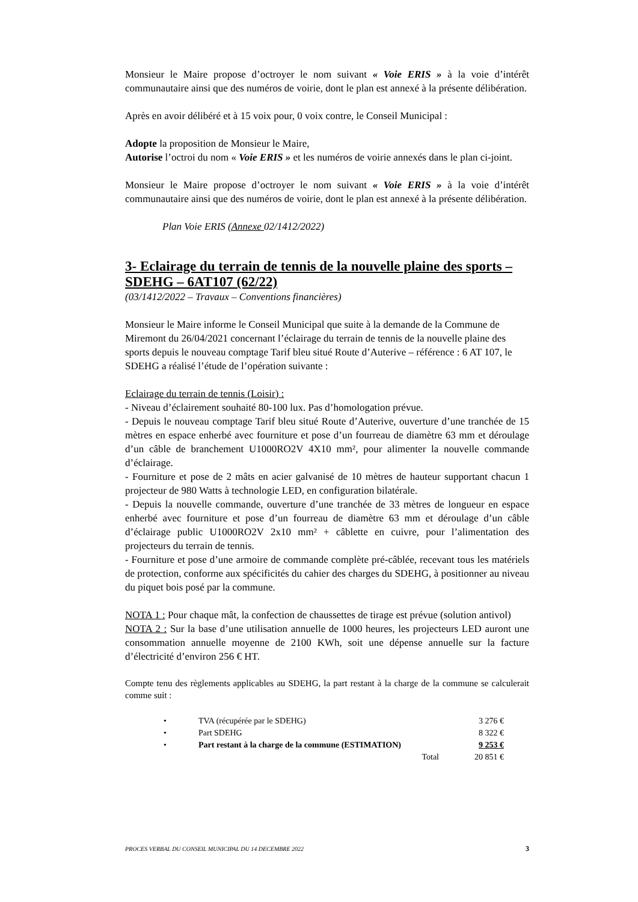Monsieur le Maire propose d’octroyer le nom suivant « Voie ERIS » à la voie d’intérêt communautaire ainsi que des numéros de voirie, dont le plan est annexé à la présente délibération.
Après en avoir délibéré et à 15 voix pour, 0 voix contre, le Conseil Municipal :
Adopte la proposition de Monsieur le Maire,
Autorise l’octroi du nom « Voie ERIS » et les numéros de voirie annexés dans le plan ci-joint.
Monsieur le Maire propose d’octroyer le nom suivant « Voie ERIS » à la voie d’intérêt communautaire ainsi que des numéros de voirie, dont le plan est annexé à la présente délibération.
Plan Voie ERIS (Annexe 02/1412/2022)
3- Eclairage du terrain de tennis de la nouvelle plaine des sports – SDEHG – 6AT107 (62/22)
(03/1412/2022 – Travaux – Conventions financières)
Monsieur le Maire informe le Conseil Municipal que suite à la demande de la Commune de Miremont du 26/04/2021 concernant l’éclairage du terrain de tennis de la nouvelle plaine des sports depuis le nouveau comptage Tarif bleu situé Route d’Auterive – référence : 6 AT 107, le SDEHG a réalisé l’étude de l’opération suivante :
Eclairage du terrain de tennis (Loisir) :
- Niveau d’éclairement souhaité 80-100 lux. Pas d’homologation prévue.
- Depuis le nouveau comptage Tarif bleu situé Route d’Auterive, ouverture d’une tranchée de 15 mètres en espace enherbé avec fourniture et pose d’un fourreau de diamètre 63 mm et déroulage d’un câble de branchement U1000RO2V 4X10 mm², pour alimenter la nouvelle commande d’éclairage.
- Fourniture et pose de 2 mâts en acier galvanisé de 10 mètres de hauteur supportant chacun 1 projecteur de 980 Watts à technologie LED, en configuration bilatérale.
- Depuis la nouvelle commande, ouverture d’une tranchée de 33 mètres de longueur en espace enherbé avec fourniture et pose d’un fourreau de diamètre 63 mm et déroulage d’un câble d’éclairage public U1000RO2V 2x10 mm² + câblette en cuivre, pour l’alimentation des projecteurs du terrain de tennis.
- Fourniture et pose d’une armoire de commande complète pré-câblée, recevant tous les matériels de protection, conforme aux spécificités du cahier des charges du SDEHG, à positionner au niveau du piquet bois posé par la commune.
NOTA 1 : Pour chaque mât, la confection de chaussettes de tirage est prévue (solution antivol)
NOTA 2 : Sur la base d’une utilisation annuelle de 1000 heures, les projecteurs LED auront une consommation annuelle moyenne de 2100 KWh, soit une dépense annuelle sur la facture d’électricité d’environ 256 € HT.
Compte tenu des règlements applicables au SDEHG, la part restant à la charge de la commune se calculerait comme suit :
| • | TVA (récupérée par le SDEHG) | 3 276 € |
| • | Part SDEHG | 8 322 € |
| • | Part restant à la charge de la commune (ESTIMATION) | 9 253 € |
| | Total | 20 851 € |
PROCES VERBAL DU CONSEIL MUNICIPAL DU 14 DECEMBRE 2022 3